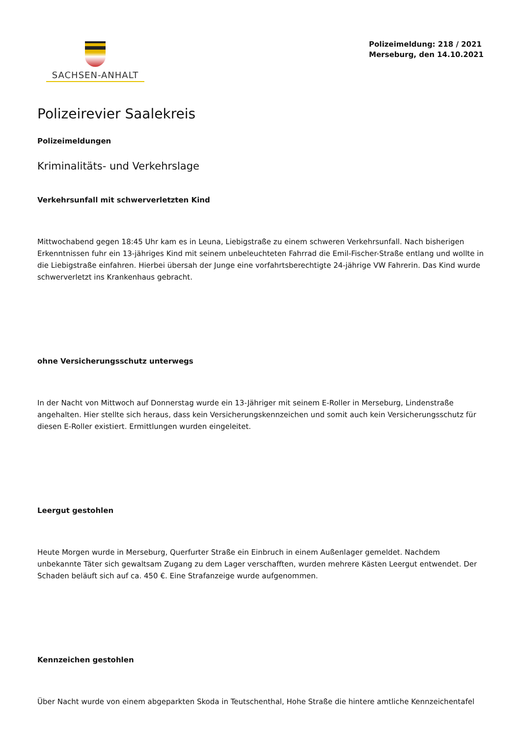SACHSEN-ANHALT
Polizeimeldung: 218 / 2021
Merseburg, den 14.10.2021
Polizeirevier Saalekreis
Polizeimeldungen
Kriminalitäts- und Verkehrslage
Verkehrsunfall mit schwerverletzten Kind
Mittwochabend gegen 18:45 Uhr kam es in Leuna, Liebigstraße zu einem schweren Verkehrsunfall. Nach bisherigen Erkenntnissen fuhr ein 13-jähriges Kind mit seinem unbeleuchteten Fahrrad die Emil-Fischer-Straße entlang und wollte in die Liebigstraße einfahren. Hierbei übersah der Junge eine vorfahrtsberechtigte 24-jährige VW Fahrerin. Das Kind wurde schwerverletzt ins Krankenhaus gebracht.
ohne Versicherungsschutz unterwegs
In der Nacht von Mittwoch auf Donnerstag wurde ein 13-Jähriger mit seinem E-Roller in Merseburg, Lindenstraße angehalten. Hier stellte sich heraus, dass kein Versicherungskennzeichen und somit auch kein Versicherungsschutz für diesen E-Roller existiert. Ermittlungen wurden eingeleitet.
Leergut gestohlen
Heute Morgen wurde in Merseburg, Querfurter Straße ein Einbruch in einem Außenlager gemeldet. Nachdem unbekannte Täter sich gewaltsam Zugang zu dem Lager verschafften, wurden mehrere Kästen Leergut entwendet. Der Schaden beläuft sich auf ca. 450 €. Eine Strafanzeige wurde aufgenommen.
Kennzeichen gestohlen
Über Nacht wurde von einem abgeparkten Skoda in Teutschenthal, Hohe Straße die hintere amtliche Kennzeichentafel